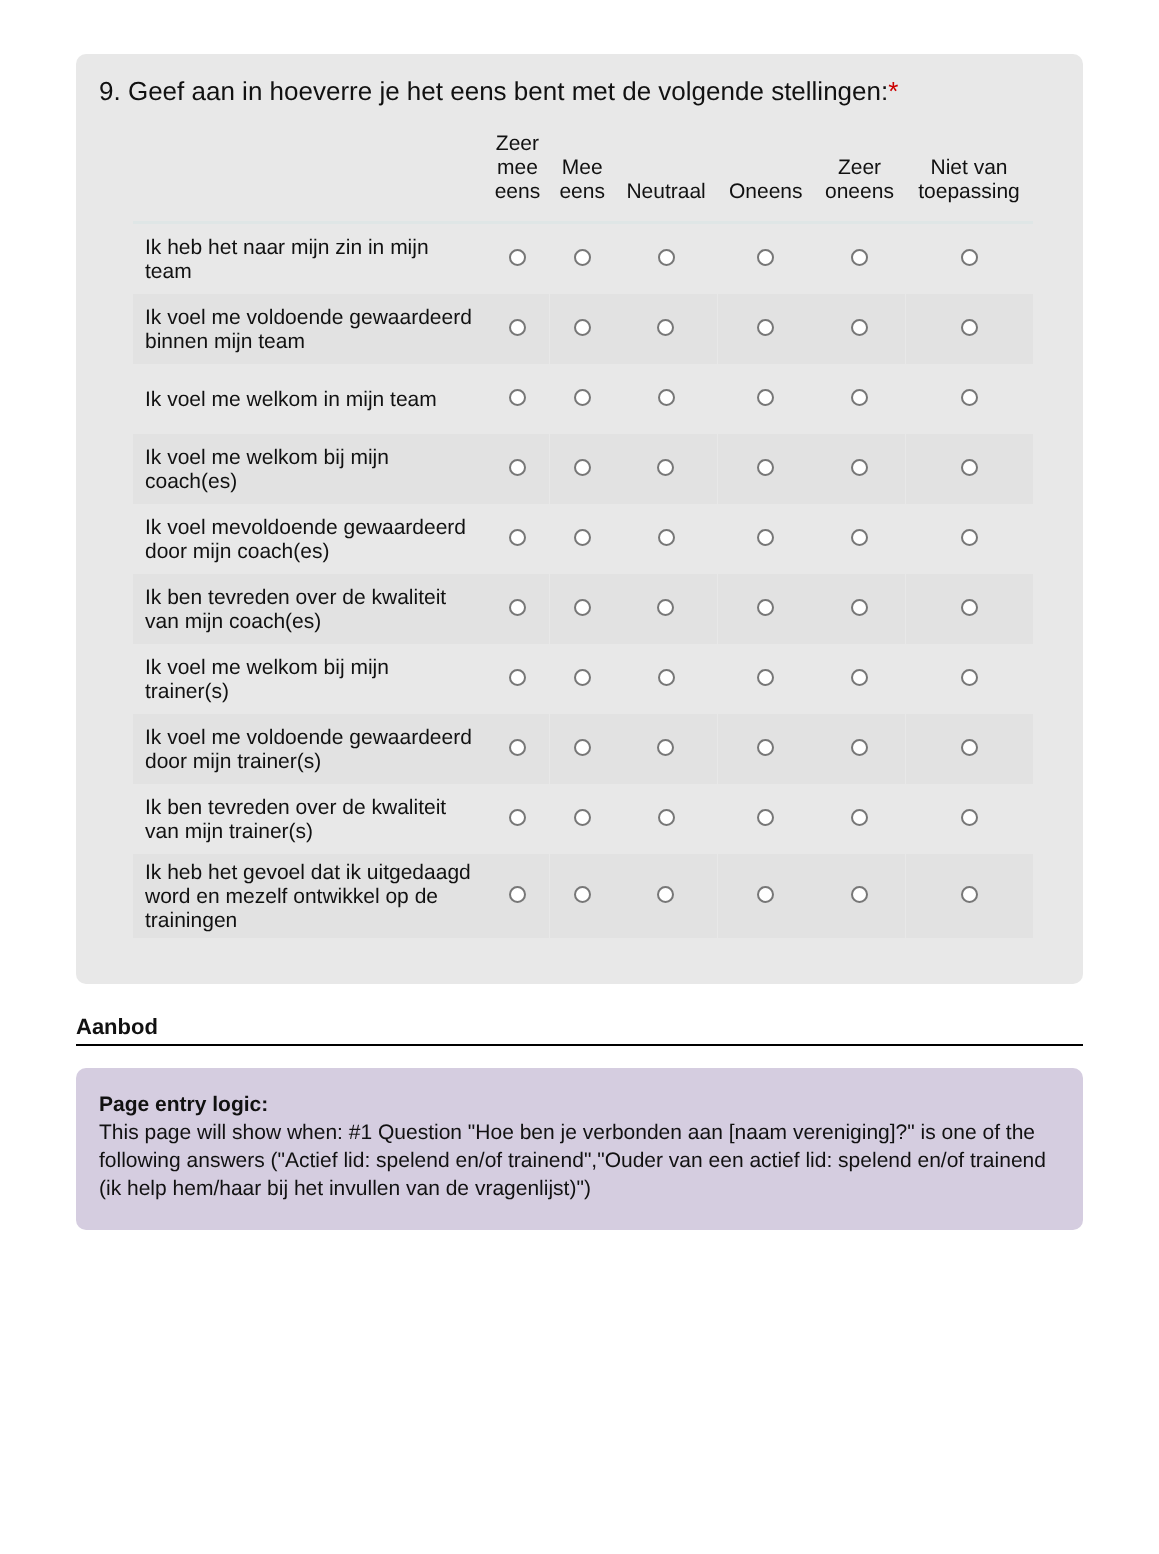9. Geef aan in hoeverre je het eens bent met de volgende stellingen:*
| | Zeer mee eens | Mee eens | Neutraal | Oneens | Zeer oneens | Niet van toepassing |
| --- | --- | --- | --- | --- | --- | --- |
| Ik heb het naar mijn zin in mijn team | | | | | | |
| Ik voel me voldoende gewaardeerd binnen mijn team | | | | | | |
| Ik voel me welkom in mijn team | | | | | | |
| Ik voel me welkom bij mijn coach(es) | | | | | | |
| Ik voel mevoldoende gewaardeerd door mijn coach(es) | | | | | | |
| Ik ben tevreden over de kwaliteit van mijn coach(es) | | | | | | |
| Ik voel me welkom bij mijn trainer(s) | | | | | | |
| Ik voel me voldoende gewaardeerd door mijn trainer(s) | | | | | | |
| Ik ben tevreden over de kwaliteit van mijn trainer(s) | | | | | | |
| Ik heb het gevoel dat ik uitgedaagd word en mezelf ontwikkel op de trainingen | | | | | | |
Aanbod
Page entry logic:
This page will show when: #1 Question "Hoe ben je verbonden aan [naam vereniging]?" is one of the following answers ("Actief lid: spelend en/of trainend","Ouder van een actief lid: spelend en/of trainend (ik help hem/haar bij het invullen van de vragenlijst)")